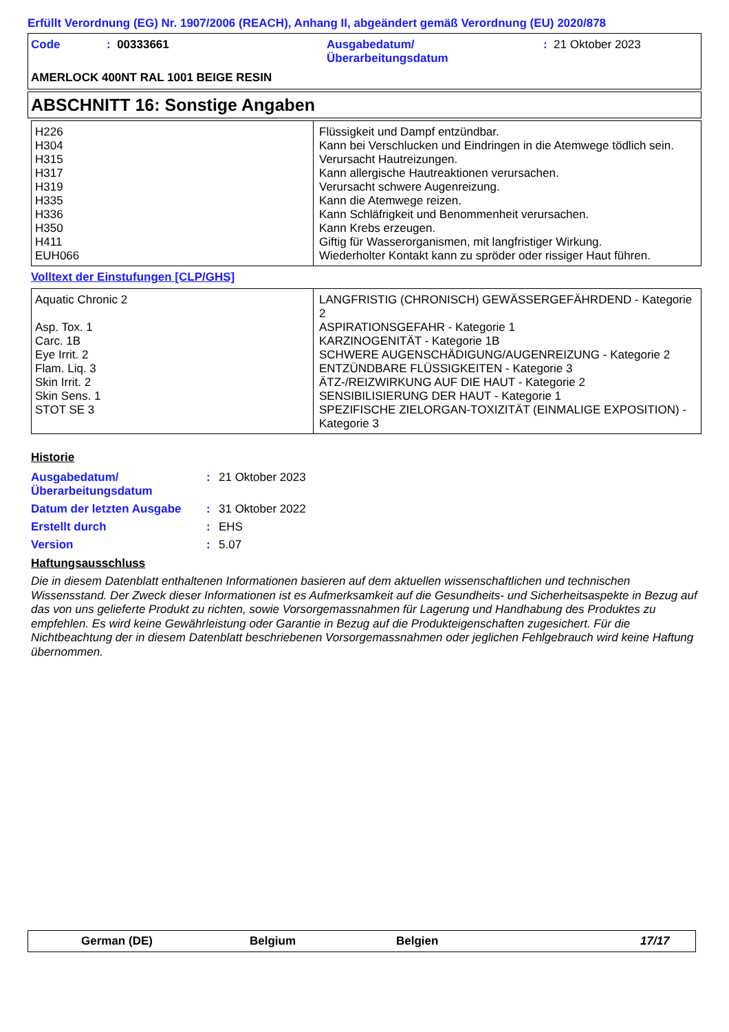Erfüllt Verordnung (EG) Nr. 1907/2006 (REACH), Anhang II, abgeändert gemäß Verordnung (EU) 2020/878
| Code | : 00333661 | Ausgabedatum/ Überarbeitungsdatum | : 21 Oktober 2023 |
AMERLOCK 400NT RAL 1001 BEIGE RESIN
ABSCHNITT 16: Sonstige Angaben
| H226 H304 H315 H317 H319 H335 H336 H350 H411 EUH066 | Flüssigkeit und Dampf entzündbar. Kann bei Verschlucken und Eindringen in die Atemwege tödlich sein. Verursacht Hautreizungen. Kann allergische Hautreaktionen verursachen. Verursacht schwere Augenreizung. Kann die Atemwege reizen. Kann Schläfrigkeit und Benommenheit verursachen. Kann Krebs erzeugen. Giftig für Wasserorganismen, mit langfristiger Wirkung. Wiederholter Kontakt kann zu spröder oder rissiger Haut führen. |
Volltext der Einstufungen [CLP/GHS]
| Aquatic Chronic 2 Asp. Tox. 1 Carc. 1B Eye Irrit. 2 Flam. Liq. 3 Skin Irrit. 2 Skin Sens. 1 STOT SE 3 | LANGFRISTIG (CHRONISCH) GEWÄSSERGEFÄHRDEND - Kategorie 2 ASPIRATIONSGEFAHR - Kategorie 1 KARZINOGENITÄT - Kategorie 1B SCHWERE AUGENSCHÄDIGUNG/AUGENREIZUNG - Kategorie 2 ENTZÜNDBARE FLÜSSIGKEITEN - Kategorie 3 ÄTZ-/REIZWIRKUNG AUF DIE HAUT - Kategorie 2 SENSIBILISIERUNG DER HAUT - Kategorie 1 SPEZIFISCHE ZIELORGAN-TOXIZITÄT (EINMALIGE EXPOSITION) - Kategorie 3 |
Historie
| Ausgabedatum/ Überarbeitungsdatum | : | 21 Oktober 2023 |
| Datum der letzten Ausgabe | : | 31 Oktober 2022 |
| Erstellt durch | : | EHS |
| Version | : | 5.07 |
Haftungsausschluss
Die in diesem Datenblatt enthaltenen Informationen basieren auf dem aktuellen wissenschaftlichen und technischen Wissensstand. Der Zweck dieser Informationen ist es Aufmerksamkeit auf die Gesundheits- und Sicherheitsaspekte in Bezug auf das von uns gelieferte Produkt zu richten, sowie Vorsorgemassnahmen für Lagerung und Handhabung des Produktes zu empfehlen. Es wird keine Gewährleistung oder Garantie in Bezug auf die Produkteigenschaften zugesichert. Für die Nichtbeachtung der in diesem Datenblatt beschriebenen Vorsorgemassnahmen oder jeglichen Fehlgebrauch wird keine Haftung übernommen.
German (DE) Belgium Belgien 17/17